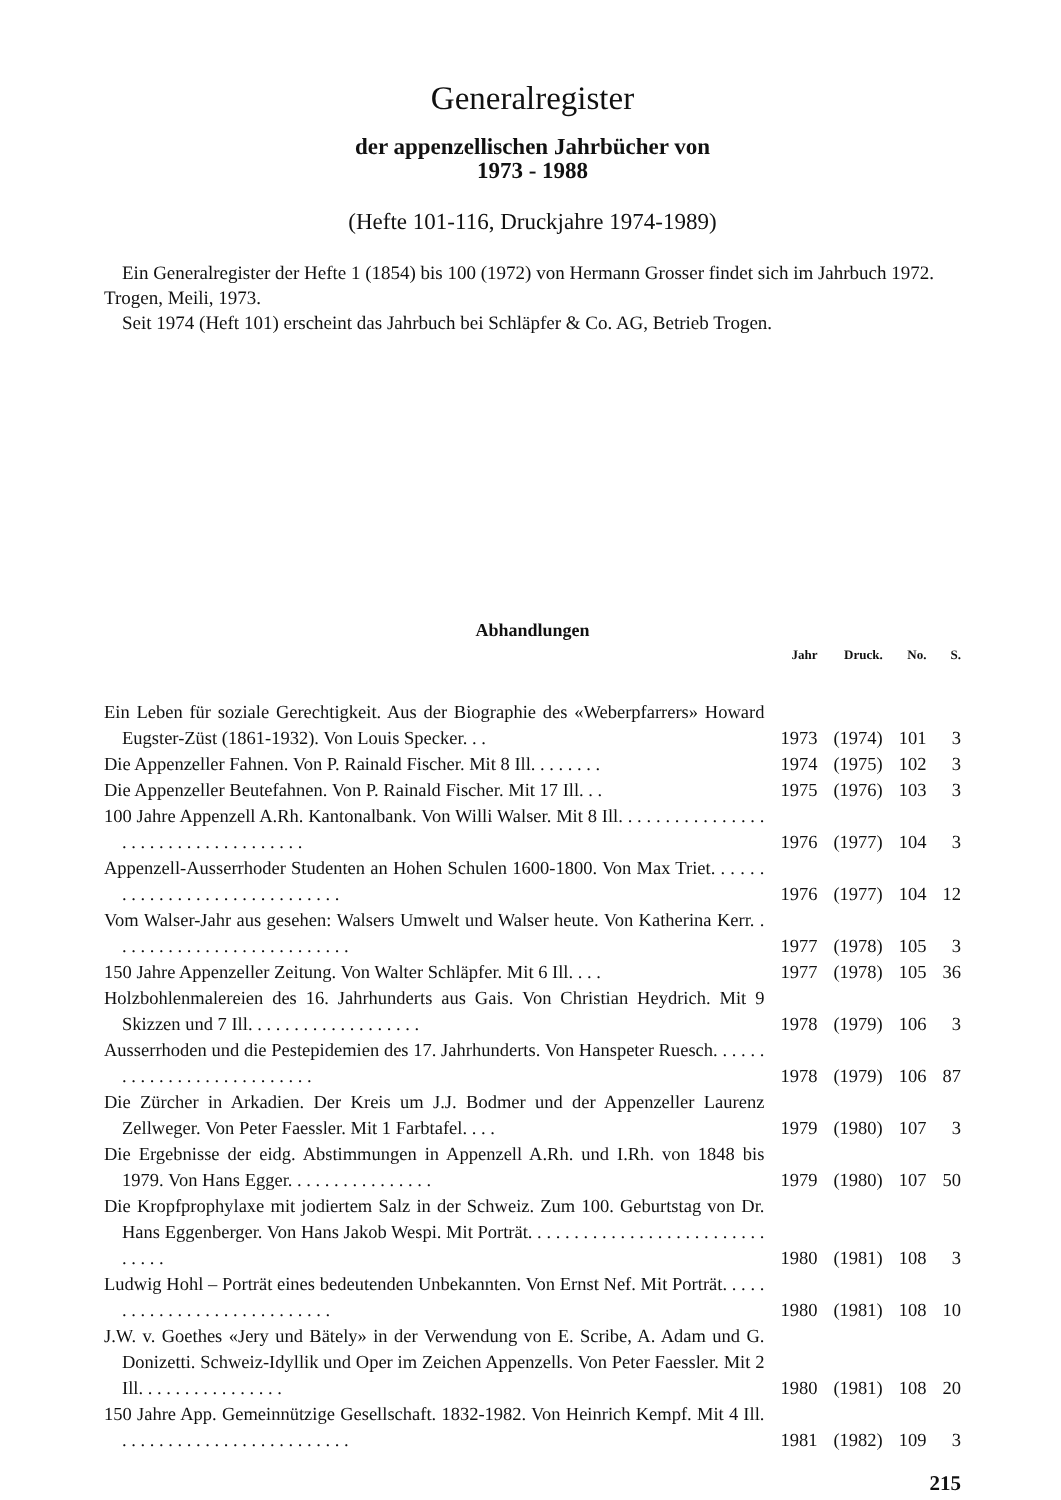Generalregister
der appenzellischen Jahrbücher von
1973 - 1988
(Hefte 101-116, Druckjahre 1974-1989)
Ein Generalregister der Hefte 1 (1854) bis 100 (1972) von Hermann Grosser findet sich im Jahrbuch 1972. Trogen, Meili, 1973.
Seit 1974 (Heft 101) erscheint das Jahrbuch bei Schläpfer & Co. AG, Betrieb Trogen.
Abhandlungen
| | Jahr | Druck. | No. | S. |
| --- | --- | --- | --- | --- |
| Ein Leben für soziale Gerechtigkeit. Aus der Biographie des «Weberpfarrers» Howard Eugster-Züst (1861-1932). Von Louis Specker. . . | 1973 | (1974) | 101 | 3 |
| Die Appenzeller Fahnen. Von P. Rainald Fischer. Mit 8 Ill. . . . . . . . | 1974 | (1975) | 102 | 3 |
| Die Appenzeller Beutefahnen. Von P. Rainald Fischer. Mit 17 Ill. . . | 1975 | (1976) | 103 | 3 |
| 100 Jahre Appenzell A.Rh. Kantonalbank. Von Willi Walser. Mit 8 Ill. . . . . . . . . . . . . . . . . . . . . . . . . . . . . . . . . . . . | 1976 | (1977) | 104 | 3 |
| Appenzell-Ausserrhoder Studenten an Hohen Schulen 1600-1800. Von Max Triet. . . . . . . . . . . . . . . . . . . . . . . . . . . . . . | 1976 | (1977) | 104 | 12 |
| Vom Walser-Jahr aus gesehen: Walsers Umwelt und Walser heute. Von Katherina Kerr. . . . . . . . . . . . . . . . . . . . . . . . . . . | 1977 | (1978) | 105 | 3 |
| 150 Jahre Appenzeller Zeitung. Von Walter Schläpfer. Mit 6 Ill. . . . | 1977 | (1978) | 105 | 36 |
| Holzbohlenmalereien des 16. Jahrhunderts aus Gais. Von Christian Heydrich. Mit 9 Skizzen und 7 Ill. . . . . . . . . . . . . . . . . . . | 1978 | (1979) | 106 | 3 |
| Ausserrhoden und die Pestepidemien des 17. Jahrhunderts. Von Hanspeter Ruesch. . . . . . . . . . . . . . . . . . . . . . . . . . . | 1978 | (1979) | 106 | 87 |
| Die Zürcher in Arkadien. Der Kreis um J.J. Bodmer und der Appenzeller Laurenz Zellweger. Von Peter Faessler. Mit 1 Farbtafel. . . . | 1979 | (1980) | 107 | 3 |
| Die Ergebnisse der eidg. Abstimmungen in Appenzell A.Rh. und I.Rh. von 1848 bis 1979. Von Hans Egger. . . . . . . . . . . . . . . . | 1979 | (1980) | 107 | 50 |
| Die Kropfprophylaxe mit jodiertem Salz in der Schweiz. Zum 100. Geburtstag von Dr. Hans Eggenberger. Von Hans Jakob Wespi. Mit Porträt. . . . . . . . . . . . . . . . . . . . . . . . . . . . . . . | 1980 | (1981) | 108 | 3 |
| Ludwig Hohl – Porträt eines bedeutenden Unbekannten. Von Ernst Nef. Mit Porträt. . . . . . . . . . . . . . . . . . . . . . . . . . . . | 1980 | (1981) | 108 | 10 |
| J.W. v. Goethes «Jery und Bätely» in der Verwendung von E. Scribe, A. Adam und G. Donizetti. Schweiz-Idyllik und Oper im Zeichen Appenzells. Von Peter Faessler. Mit 2 Ill. . . . . . . . . . . . . . . . | 1980 | (1981) | 108 | 20 |
| 150 Jahre App. Gemeinnützige Gesellschaft. 1832-1982. Von Heinrich Kempf. Mit 4 Ill. . . . . . . . . . . . . . . . . . . . . . . . . . | 1981 | (1982) | 109 | 3 |
215